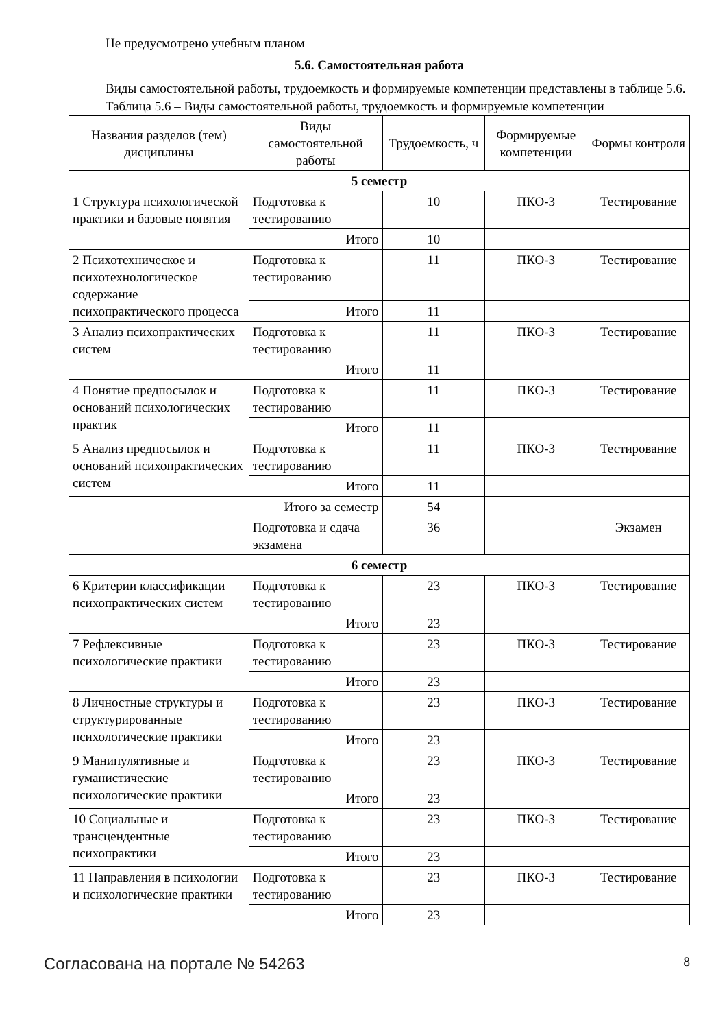Не предусмотрено учебным планом
5.6. Самостоятельная работа
Виды самостоятельной работы, трудоемкость и формируемые компетенции представлены в таблице 5.6.
Таблица 5.6 – Виды самостоятельной работы, трудоемкость и формируемые компетенции
| Названия разделов (тем) дисциплины | Виды самостоятельной работы | Трудоемкость, ч | Формируемые компетенции | Формы контроля |
| --- | --- | --- | --- | --- |
| 5 семестр | | | | |
| 1 Структура психологической практики и базовые понятия | Подготовка к тестированию | 10 | ПКО-3 | Тестирование |
| | Итого | 10 | | |
| 2 Психотехническое и психотехнологическое содержание психопрактического процесса | Подготовка к тестированию | 11 | ПКО-3 | Тестирование |
| | Итого | 11 | | |
| 3 Анализ психопрактических систем | Подготовка к тестированию | 11 | ПКО-3 | Тестирование |
| | Итого | 11 | | |
| 4 Понятие предпосылок и оснований психологических практик | Подготовка к тестированию | 11 | ПКО-3 | Тестирование |
| | Итого | 11 | | |
| 5 Анализ предпосылок и оснований психопрактических систем | Подготовка к тестированию | 11 | ПКО-3 | Тестирование |
| | Итого | 11 | | |
| Итого за семестр | | 54 | | |
| | Подготовка и сдача экзамена | 36 | | Экзамен |
| 6 семестр | | | | |
| 6 Критерии классификации психопрактических систем | Подготовка к тестированию | 23 | ПКО-3 | Тестирование |
| | Итого | 23 | | |
| 7 Рефлексивные психологические практики | Подготовка к тестированию | 23 | ПКО-3 | Тестирование |
| | Итого | 23 | | |
| 8 Личностные структуры и структурированные психологические практики | Подготовка к тестированию | 23 | ПКО-3 | Тестирование |
| | Итого | 23 | | |
| 9 Манипулятивные и гуманистические психологические практики | Подготовка к тестированию | 23 | ПКО-3 | Тестирование |
| | Итого | 23 | | |
| 10 Социальные и трансцендентные психопрактики | Подготовка к тестированию | 23 | ПКО-3 | Тестирование |
| | Итого | 23 | | |
| 11 Направления в психологии и психологические практики | Подготовка к тестированию | 23 | ПКО-3 | Тестирование |
| | Итого | 23 | | |
Согласована на портале № 54263 8